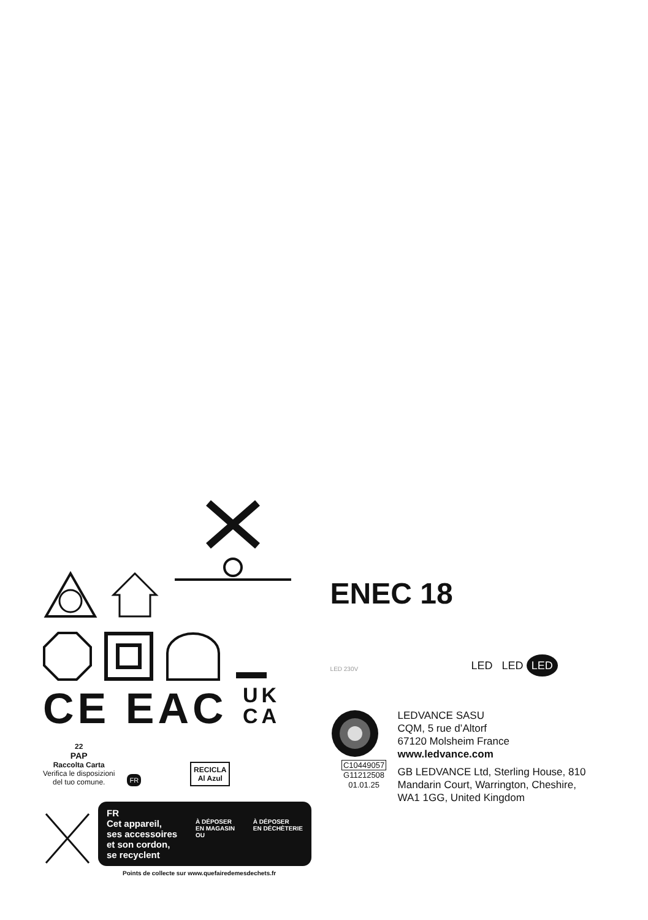CE EAC UK
CA
22
PAP
Raccolta Carta
Verifica le disposizioni
del tuo comune.
FR
RECICLA
Al Azul
FR
Cet appareil,
ses accessoires
et son cordon,
se recyclent
À DÉPOSER
EN MAGASIN
OU
À DÉPOSER
EN DÉCHÈTERIE
Points de collecte sur www.quefairedemesdechets.fr
ENEC 18
LED 230V
LED LED LED
C10449057
G11212508
01.01.25
LEDVANCE SASU
CQM, 5 rue d’Altorf
67120 Molsheim France
www.ledvance.com
GB LEDVANCE Ltd, Sterling House, 810
Mandarin Court, Warrington, Cheshire,
WA1 1GG, United Kingdom